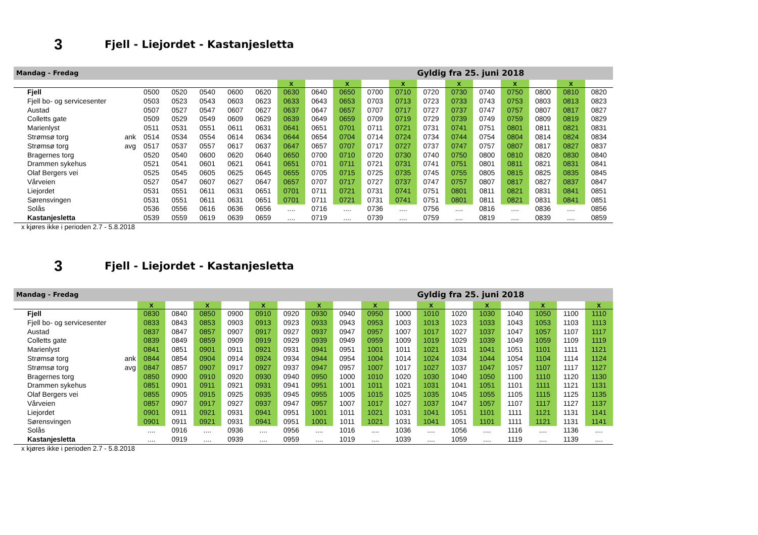3 Fjell - Liejordet - Kastanjesletta
| Mandag - Fredag | | | | | | | | | | | | Gyldig fra 25. juni 2018 | | | | | | |
| | | | | | | | x | | x | | x | | x | | x | | x | |
| Fjell | | 0500 | 0520 | 0540 | 0600 | 0620 | 0630 | 0640 | 0650 | 0700 | 0710 | 0720 | 0730 | 0740 | 0750 | 0800 | 0810 | 0820 |
| Fjell bo- og servicesenter | | 0503 | 0523 | 0543 | 0603 | 0623 | 0633 | 0643 | 0653 | 0703 | 0713 | 0723 | 0733 | 0743 | 0753 | 0803 | 0813 | 0823 |
| Austad | | 0507 | 0527 | 0547 | 0607 | 0627 | 0637 | 0647 | 0657 | 0707 | 0717 | 0727 | 0737 | 0747 | 0757 | 0807 | 0817 | 0827 |
| Colletts gate | | 0509 | 0529 | 0549 | 0609 | 0629 | 0639 | 0649 | 0659 | 0709 | 0719 | 0729 | 0739 | 0749 | 0759 | 0809 | 0819 | 0829 |
| Marienlyst | | 0511 | 0531 | 0551 | 0611 | 0631 | 0641 | 0651 | 0701 | 0711 | 0721 | 0731 | 0741 | 0751 | 0801 | 0811 | 0821 | 0831 |
| Strømsø torg | ank | 0514 | 0534 | 0554 | 0614 | 0634 | 0644 | 0654 | 0704 | 0714 | 0724 | 0734 | 0744 | 0754 | 0804 | 0814 | 0824 | 0834 |
| Strømsø torg | avg | 0517 | 0537 | 0557 | 0617 | 0637 | 0647 | 0657 | 0707 | 0717 | 0727 | 0737 | 0747 | 0757 | 0807 | 0817 | 0827 | 0837 |
| Bragernes torg | | 0520 | 0540 | 0600 | 0620 | 0640 | 0650 | 0700 | 0710 | 0720 | 0730 | 0740 | 0750 | 0800 | 0810 | 0820 | 0830 | 0840 |
| Drammen sykehus | | 0521 | 0541 | 0601 | 0621 | 0641 | 0651 | 0701 | 0711 | 0721 | 0731 | 0741 | 0751 | 0801 | 0811 | 0821 | 0831 | 0841 |
| Olaf Bergers vei | | 0525 | 0545 | 0605 | 0625 | 0645 | 0655 | 0705 | 0715 | 0725 | 0735 | 0745 | 0755 | 0805 | 0815 | 0825 | 0835 | 0845 |
| Vårveien | | 0527 | 0547 | 0607 | 0627 | 0647 | 0657 | 0707 | 0717 | 0727 | 0737 | 0747 | 0757 | 0807 | 0817 | 0827 | 0837 | 0847 |
| Liejordet | | 0531 | 0551 | 0611 | 0631 | 0651 | 0701 | 0711 | 0721 | 0731 | 0741 | 0751 | 0801 | 0811 | 0821 | 0831 | 0841 | 0851 |
| Sørensvingen | | 0531 | 0551 | 0611 | 0631 | 0651 | 0701 | 0711 | 0721 | 0731 | 0741 | 0751 | 0801 | 0811 | 0821 | 0831 | 0841 | 0851 |
| Solås | | 0536 | 0556 | 0616 | 0636 | 0656 | .... | 0716 | .... | 0736 | .... | 0756 | .... | 0816 | .... | 0836 | .... | 0856 |
| Kastanjesletta | | 0539 | 0559 | 0619 | 0639 | 0659 | .... | 0719 | .... | 0739 | .... | 0759 | .... | 0819 | .... | 0839 | .... | 0859 |
x kjøres ikke i perioden 2.7 - 5.8.2018
3 Fjell - Liejordet - Kastanjesletta
| Mandag - Fredag | | | | | | | | | | | | Gyldig fra 25. juni 2018 | | | | | | |
| | | x | | x | | x | | x | | x | | x | | x | | x | | x |
| Fjell | | 0830 | 0840 | 0850 | 0900 | 0910 | 0920 | 0930 | 0940 | 0950 | 1000 | 1010 | 1020 | 1030 | 1040 | 1050 | 1100 | 1110 |
| Fjell bo- og servicesenter | | 0833 | 0843 | 0853 | 0903 | 0913 | 0923 | 0933 | 0943 | 0953 | 1003 | 1013 | 1023 | 1033 | 1043 | 1053 | 1103 | 1113 |
| Austad | | 0837 | 0847 | 0857 | 0907 | 0917 | 0927 | 0937 | 0947 | 0957 | 1007 | 1017 | 1027 | 1037 | 1047 | 1057 | 1107 | 1117 |
| Colletts gate | | 0839 | 0849 | 0859 | 0909 | 0919 | 0929 | 0939 | 0949 | 0959 | 1009 | 1019 | 1029 | 1039 | 1049 | 1059 | 1109 | 1119 |
| Marienlyst | | 0841 | 0851 | 0901 | 0911 | 0921 | 0931 | 0941 | 0951 | 1001 | 1011 | 1021 | 1031 | 1041 | 1051 | 1101 | 1111 | 1121 |
| Strømsø torg | ank | 0844 | 0854 | 0904 | 0914 | 0924 | 0934 | 0944 | 0954 | 1004 | 1014 | 1024 | 1034 | 1044 | 1054 | 1104 | 1114 | 1124 |
| Strømsø torg | avg | 0847 | 0857 | 0907 | 0917 | 0927 | 0937 | 0947 | 0957 | 1007 | 1017 | 1027 | 1037 | 1047 | 1057 | 1107 | 1117 | 1127 |
| Bragernes torg | | 0850 | 0900 | 0910 | 0920 | 0930 | 0940 | 0950 | 1000 | 1010 | 1020 | 1030 | 1040 | 1050 | 1100 | 1110 | 1120 | 1130 |
| Drammen sykehus | | 0851 | 0901 | 0911 | 0921 | 0931 | 0941 | 0951 | 1001 | 1011 | 1021 | 1031 | 1041 | 1051 | 1101 | 1111 | 1121 | 1131 |
| Olaf Bergers vei | | 0855 | 0905 | 0915 | 0925 | 0935 | 0945 | 0955 | 1005 | 1015 | 1025 | 1035 | 1045 | 1055 | 1105 | 1115 | 1125 | 1135 |
| Vårveien | | 0857 | 0907 | 0917 | 0927 | 0937 | 0947 | 0957 | 1007 | 1017 | 1027 | 1037 | 1047 | 1057 | 1107 | 1117 | 1127 | 1137 |
| Liejordet | | 0901 | 0911 | 0921 | 0931 | 0941 | 0951 | 1001 | 1011 | 1021 | 1031 | 1041 | 1051 | 1101 | 1111 | 1121 | 1131 | 1141 |
| Sørensvingen | | 0901 | 0911 | 0921 | 0931 | 0941 | 0951 | 1001 | 1011 | 1021 | 1031 | 1041 | 1051 | 1101 | 1111 | 1121 | 1131 | 1141 |
| Solås | | .... | 0916 | .... | 0936 | .... | 0956 | .... | 1016 | .... | 1036 | .... | 1056 | .... | 1116 | .... | 1136 | .... |
| Kastanjesletta | | .... | 0919 | .... | 0939 | .... | 0959 | .... | 1019 | .... | 1039 | .... | 1059 | .... | 1119 | .... | 1139 | .... |
x kjøres ikke i perioden 2.7 - 5.8.2018